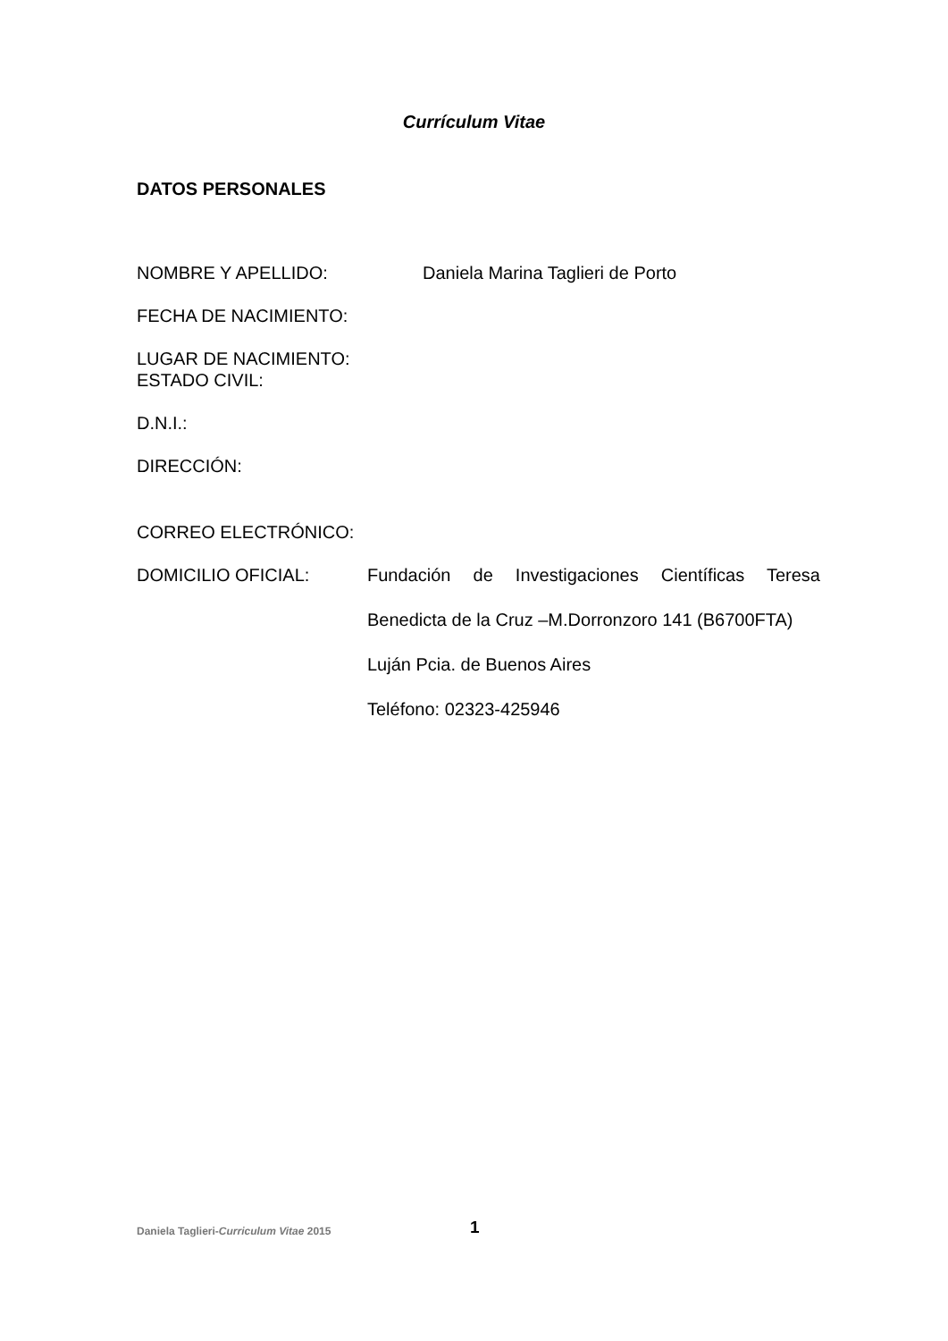Currículum Vitae
DATOS PERSONALES
NOMBRE Y APELLIDO: Daniela Marina Taglieri de Porto
FECHA DE NACIMIENTO:
LUGAR DE NACIMIENTO:
ESTADO CIVIL:
D.N.I.:
DIRECCIÓN:
CORREO ELECTRÓNICO:
DOMICILIO OFICIAL:
Fundación de Investigaciones Científicas Teresa
Benedicta de la Cruz –M.Dorronzoro 141 (B6700FTA)
Luján Pcia. de Buenos Aires
Teléfono: 02323-425946
Daniela Taglieri-Curriculum Vitae 2015 1